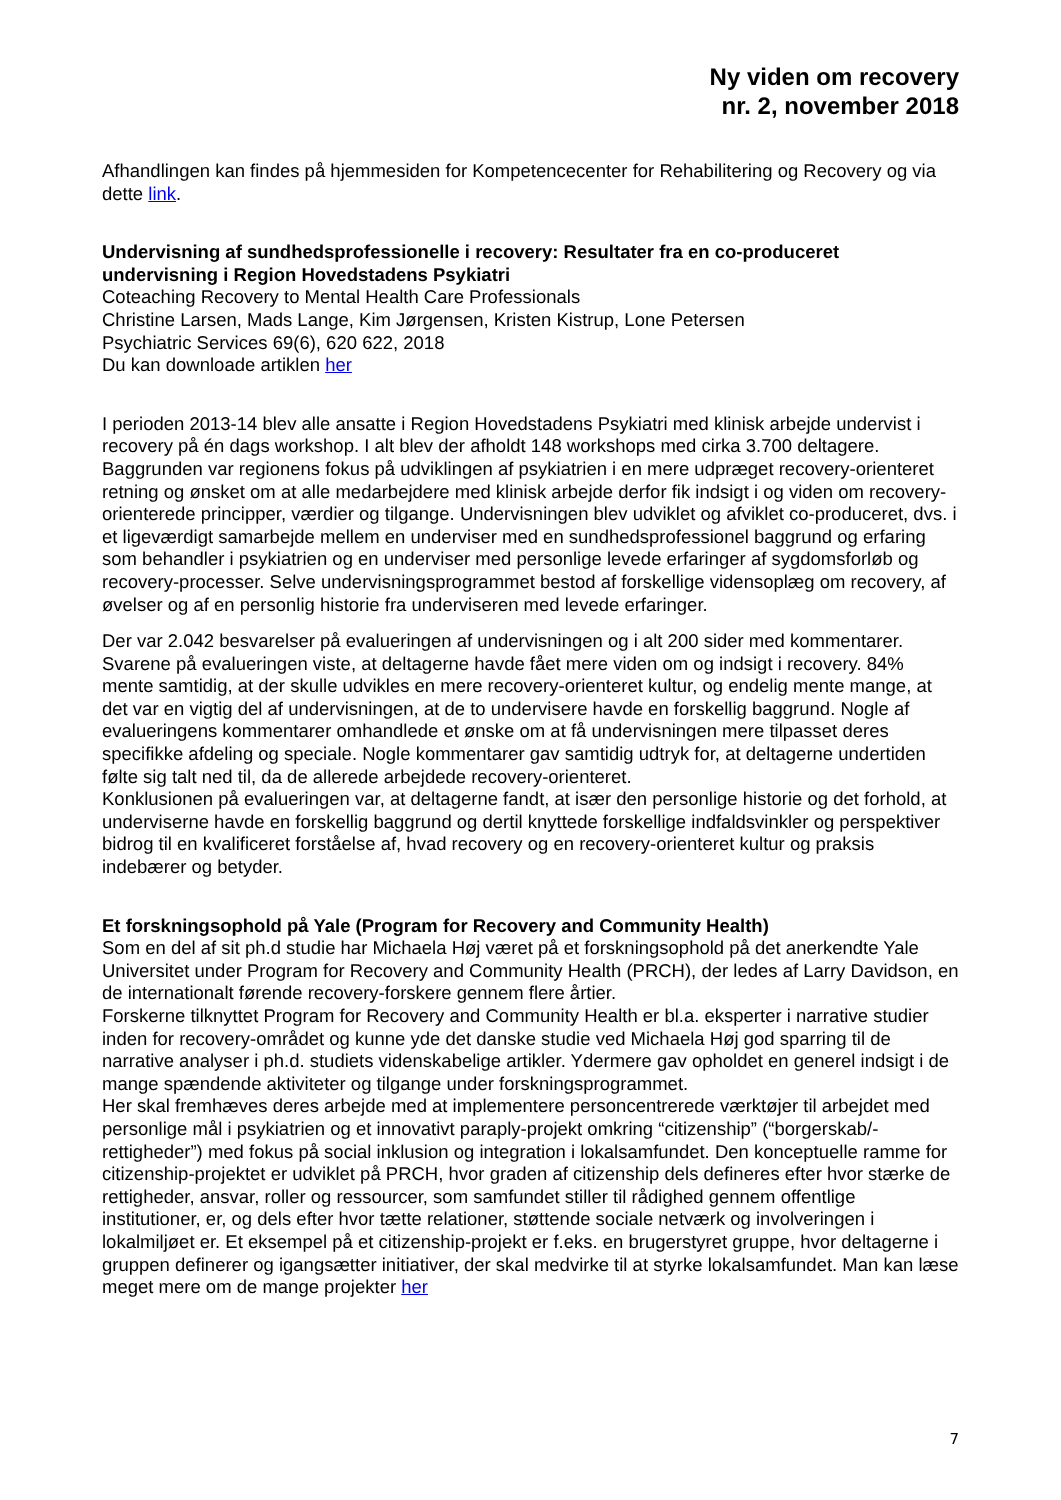Ny viden om recovery
nr. 2, november 2018
Afhandlingen kan findes på hjemmesiden for Kompetencecenter for Rehabilitering og Recovery og via dette link.
Undervisning af sundhedsprofessionelle i recovery: Resultater fra en co-produceret undervisning i Region Hovedstadens Psykiatri
Coteaching Recovery to Mental Health Care Professionals
Christine Larsen, Mads Lange, Kim Jørgensen, Kristen Kistrup, Lone Petersen
Psychiatric Services 69(6), 620 622, 2018
Du kan downloade artiklen her
I perioden 2013-14 blev alle ansatte i Region Hovedstadens Psykiatri med klinisk arbejde undervist i recovery på én dags workshop. I alt blev der afholdt 148 workshops med cirka 3.700 deltagere. Baggrunden var regionens fokus på udviklingen af psykiatrien i en mere udpræget recovery-orienteret retning og ønsket om at alle medarbejdere med klinisk arbejde derfor fik indsigt i og viden om recovery-orienterede principper, værdier og tilgange. Undervisningen blev udviklet og afviklet co-produceret, dvs. i et ligeværdigt samarbejde mellem en underviser med en sundhedsprofessionel baggrund og erfaring som behandler i psykiatrien og en underviser med personlige levede erfaringer af sygdomsforløb og recovery-processer. Selve undervisningsprogrammet bestod af forskellige vidensoplæg om recovery, af øvelser og af en personlig historie fra underviseren med levede erfaringer.
Der var 2.042 besvarelser på evalueringen af undervisningen og i alt 200 sider med kommentarer. Svarene på evalueringen viste, at deltagerne havde fået mere viden om og indsigt i recovery. 84% mente samtidig, at der skulle udvikles en mere recovery-orienteret kultur, og endelig mente mange, at det var en vigtig del af undervisningen, at de to undervisere havde en forskellig baggrund. Nogle af evalueringens kommentarer omhandlede et ønske om at få undervisningen mere tilpasset deres specifikke afdeling og speciale. Nogle kommentarer gav samtidig udtryk for, at deltagerne undertiden følte sig talt ned til, da de allerede arbejdede recovery-orienteret.
Konklusionen på evalueringen var, at deltagerne fandt, at især den personlige historie og det forhold, at underviserne havde en forskellig baggrund og dertil knyttede forskellige indfaldsvinkler og perspektiver bidrog til en kvalificeret forståelse af, hvad recovery og en recovery-orienteret kultur og praksis indebærer og betyder.
Et forskningsophold på Yale (Program for Recovery and Community Health)
Som en del af sit ph.d studie har Michaela Høj været på et forskningsophold på det anerkendte Yale Universitet under Program for Recovery and Community Health (PRCH), der ledes af Larry Davidson, en de internationalt førende recovery-forskere gennem flere årtier.
Forskerne tilknyttet Program for Recovery and Community Health er bl.a. eksperter i narrative studier inden for recovery-området og kunne yde det danske studie ved Michaela Høj god sparring til de narrative analyser i ph.d. studiets videnskabelige artikler. Ydermere gav opholdet en generel indsigt i de mange spændende aktiviteter og tilgange under forskningsprogrammet.
Her skal fremhæves deres arbejde med at implementere personcentrerede værktøjer til arbejdet med personlige mål i psykiatrien og et innovativt paraply-projekt omkring “citizenship” (“borgerskab/-rettigheder”) med fokus på social inklusion og integration i lokalsamfundet. Den konceptuelle ramme for citizenship-projektet er udviklet på PRCH, hvor graden af citizenship dels defineres efter hvor stærke de rettigheder, ansvar, roller og ressourcer, som samfundet stiller til rådighed gennem offentlige institutioner, er, og dels efter hvor tætte relationer, støttende sociale netværk og involveringen i lokalmiljøet er. Et eksempel på et citizenship-projekt er f.eks. en brugerstyret gruppe, hvor deltagerne i gruppen definerer og igangsætter initiativer, der skal medvirke til at styrke lokalsamfundet. Man kan læse meget mere om de mange projekter her
7